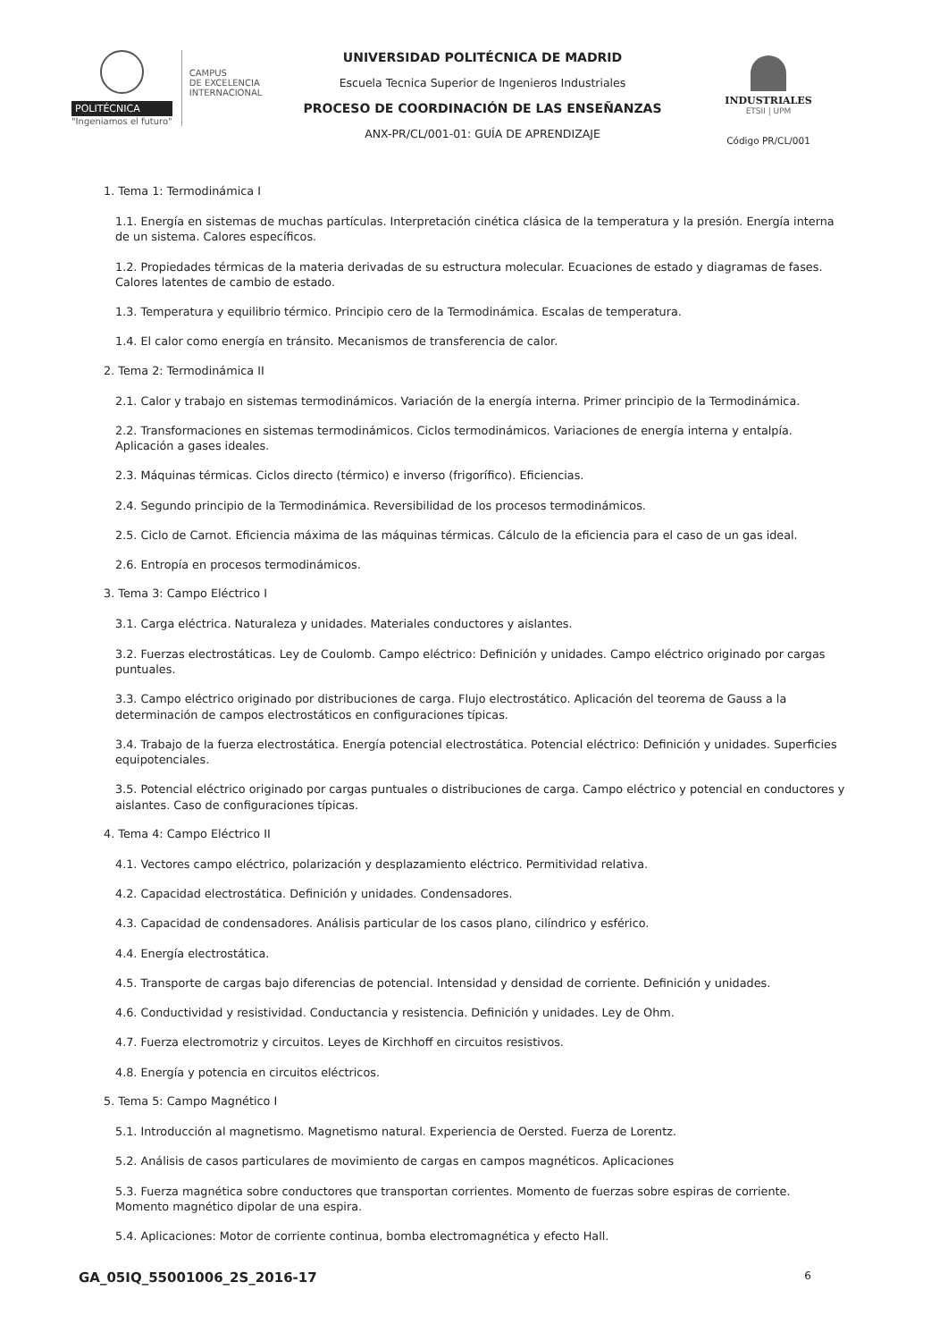POLITÉCNICA
"Ingeniamos el futuro"
CAMPUS
DE EXCELENCIA
INTERNACIONAL
UNIVERSIDAD POLITÉCNICA DE MADRID
Escuela Tecnica Superior de Ingenieros Industriales
PROCESO DE COORDINACIÓN DE LAS ENSEÑANZAS
ANX-PR/CL/001-01: GUÍA DE APRENDIZAJE
INDUSTRIALES
ETSII | UPM
Código PR/CL/001
1. Tema 1: Termodinámica I
1.1. Energía en sistemas de muchas partículas. Interpretación cinética clásica de la temperatura y la presión. Energía interna de un sistema. Calores específicos.
1.2. Propiedades térmicas de la materia derivadas de su estructura molecular. Ecuaciones de estado y diagramas de fases. Calores latentes de cambio de estado.
1.3. Temperatura y equilibrio térmico. Principio cero de la Termodinámica. Escalas de temperatura.
1.4. El calor como energía en tránsito. Mecanismos de transferencia de calor.
2. Tema 2: Termodinámica II
2.1. Calor y trabajo en sistemas termodinámicos. Variación de la energía interna. Primer principio de la Termodinámica.
2.2. Transformaciones en sistemas termodinámicos. Ciclos termodinámicos. Variaciones de energía interna y entalpía. Aplicación a gases ideales.
2.3. Máquinas térmicas. Ciclos directo (térmico) e inverso (frigorífico). Eficiencias.
2.4. Segundo principio de la Termodinámica. Reversibilidad de los procesos termodinámicos.
2.5. Ciclo de Carnot. Eficiencia máxima de las máquinas térmicas. Cálculo de la eficiencia para el caso de un gas ideal.
2.6. Entropía en procesos termodinámicos.
3. Tema 3: Campo Eléctrico I
3.1. Carga eléctrica. Naturaleza y unidades. Materiales conductores y aislantes.
3.2. Fuerzas electrostáticas. Ley de Coulomb. Campo eléctrico: Definición y unidades. Campo eléctrico originado por cargas puntuales.
3.3. Campo eléctrico originado por distribuciones de carga. Flujo electrostático. Aplicación del teorema de Gauss a la determinación de campos electrostáticos en configuraciones típicas.
3.4. Trabajo de la fuerza electrostática. Energía potencial electrostática. Potencial eléctrico: Definición y unidades. Superficies equipotenciales.
3.5. Potencial eléctrico originado por cargas puntuales o distribuciones de carga. Campo eléctrico y potencial en conductores y aislantes. Caso de configuraciones típicas.
4. Tema 4: Campo Eléctrico II
4.1. Vectores campo eléctrico, polarización y desplazamiento eléctrico. Permitividad relativa.
4.2. Capacidad electrostática. Definición y unidades. Condensadores.
4.3. Capacidad de condensadores. Análisis particular de los casos plano, cilíndrico y esférico.
4.4. Energía electrostática.
4.5. Transporte de cargas bajo diferencias de potencial. Intensidad y densidad de corriente. Definición y unidades.
4.6. Conductividad y resistividad. Conductancia y resistencia. Definición y unidades. Ley de Ohm.
4.7. Fuerza electromotriz y circuitos. Leyes de Kirchhoff en circuitos resistivos.
4.8. Energía y potencia en circuitos eléctricos.
5. Tema 5: Campo Magnético I
5.1. Introducción al magnetismo. Magnetismo natural. Experiencia de Oersted. Fuerza de Lorentz.
5.2. Análisis de casos particulares de movimiento de cargas en campos magnéticos. Aplicaciones
5.3. Fuerza magnética sobre conductores que transportan corrientes. Momento de fuerzas sobre espiras de corriente. Momento magnético dipolar de una espira.
5.4. Aplicaciones: Motor de corriente continua, bomba electromagnética y efecto Hall.
GA_05IQ_55001006_2S_2016-17 6